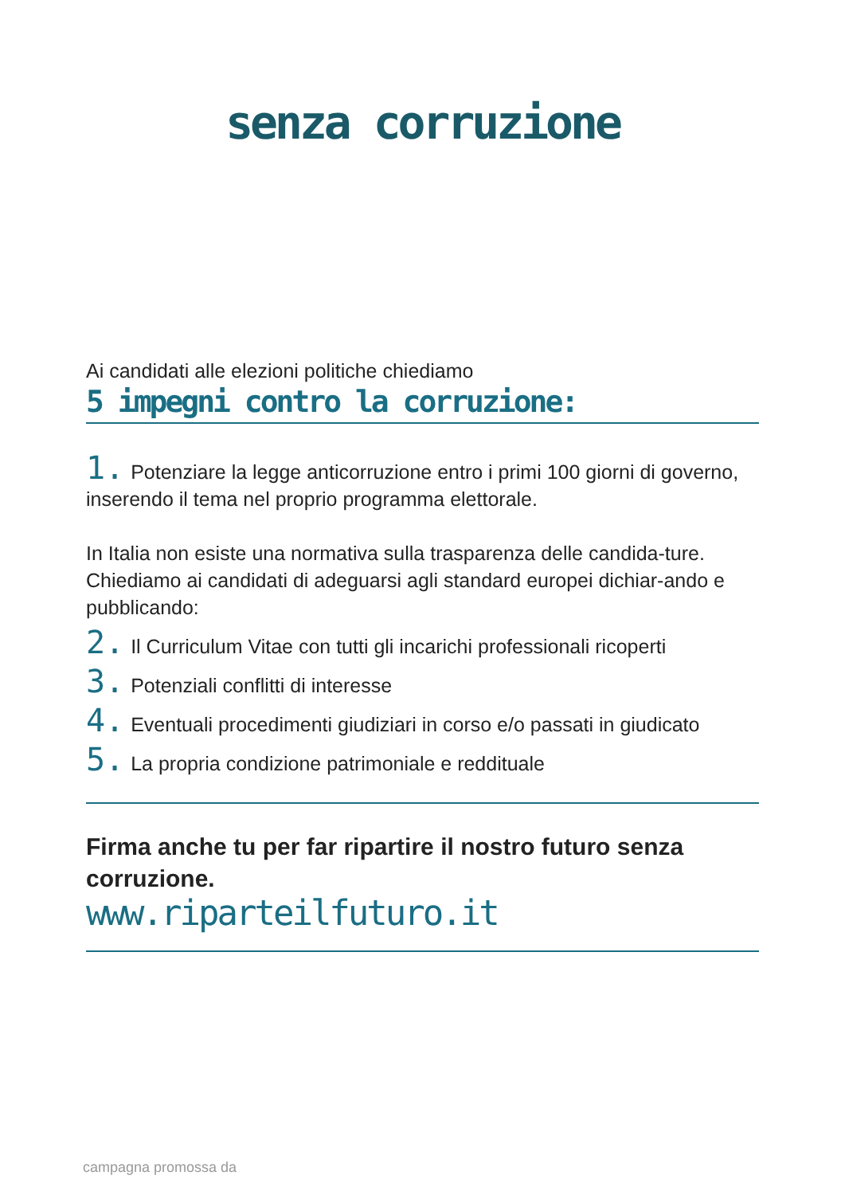senza corruzione
Ai candidati alle elezioni politiche chiediamo
5 impegni contro la corruzione:
1. Potenziare la legge anticorruzione entro i primi 100 giorni di governo, inserendo il tema nel proprio programma elettorale.
In Italia non esiste una normativa sulla trasparenza delle candida-ture.
Chiediamo ai candidati di adeguarsi agli standard europei dichiar-ando e pubblicando:
2. Il Curriculum Vitae con tutti gli incarichi professionali ricoperti
3. Potenziali conflitti di interesse
4. Eventuali procedimenti giudiziari in corso e/o passati in giudicato
5. La propria condizione patrimoniale e reddituale
Firma anche tu per far ripartire il nostro futuro senza corruzione.
www.riparteilfuturo.it
campagna promossa da